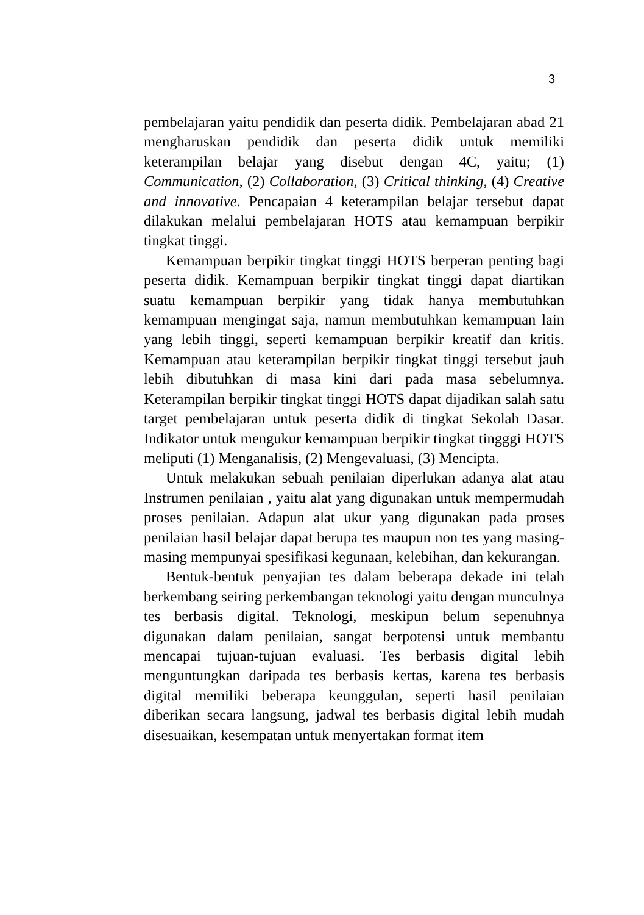3
pembelajaran yaitu pendidik dan peserta didik. Pembelajaran abad 21 mengharuskan pendidik dan peserta didik untuk memiliki keterampilan belajar yang disebut dengan 4C, yaitu; (1) Communication, (2) Collaboration, (3) Critical thinking, (4) Creative and innovative. Pencapaian 4 keterampilan belajar tersebut dapat dilakukan melalui pembelajaran HOTS atau kemampuan berpikir tingkat tinggi.
Kemampuan berpikir tingkat tinggi HOTS berperan penting bagi peserta didik. Kemampuan berpikir tingkat tinggi dapat diartikan suatu kemampuan berpikir yang tidak hanya membutuhkan kemampuan mengingat saja, namun membutuhkan kemampuan lain yang lebih tinggi, seperti kemampuan berpikir kreatif dan kritis. Kemampuan atau keterampilan berpikir tingkat tinggi tersebut jauh lebih dibutuhkan di masa kini dari pada masa sebelumnya. Keterampilan berpikir tingkat tinggi HOTS dapat dijadikan salah satu target pembelajaran untuk peserta didik di tingkat Sekolah Dasar. Indikator untuk mengukur kemampuan berpikir tingkat tingggi HOTS meliputi (1) Menganalisis, (2) Mengevaluasi, (3) Mencipta.
Untuk melakukan sebuah penilaian diperlukan adanya alat atau Instrumen penilaian , yaitu alat yang digunakan untuk mempermudah proses penilaian. Adapun alat ukur yang digunakan pada proses penilaian hasil belajar dapat berupa tes maupun non tes yang masing-masing mempunyai spesifikasi kegunaan, kelebihan, dan kekurangan.
Bentuk-bentuk penyajian tes dalam beberapa dekade ini telah berkembang seiring perkembangan teknologi yaitu dengan munculnya tes berbasis digital. Teknologi, meskipun belum sepenuhnya digunakan dalam penilaian, sangat berpotensi untuk membantu mencapai tujuan-tujuan evaluasi. Tes berbasis digital lebih menguntungkan daripada tes berbasis kertas, karena tes berbasis digital memiliki beberapa keunggulan, seperti hasil penilaian diberikan secara langsung, jadwal tes berbasis digital lebih mudah disesuaikan, kesempatan untuk menyertakan format item